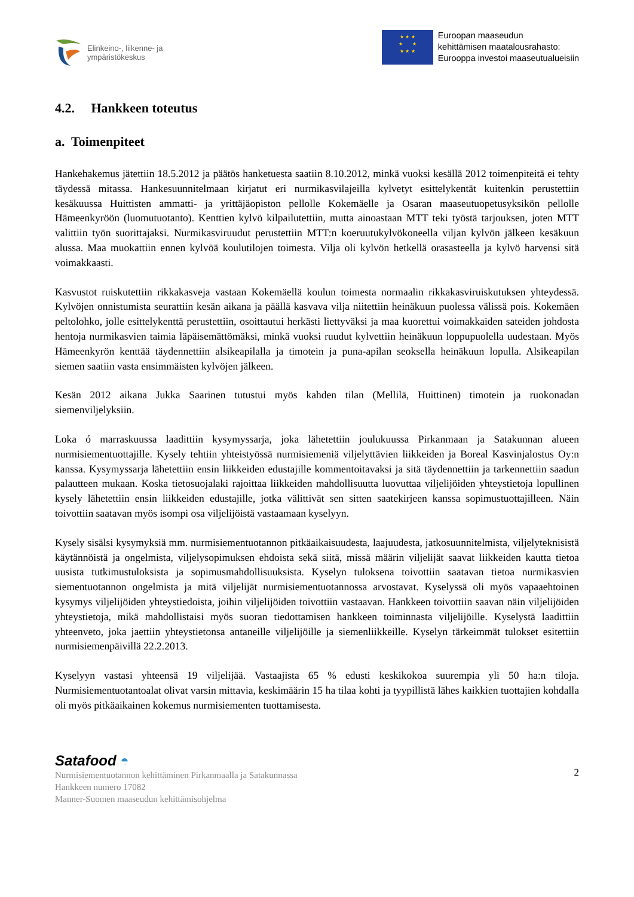Elinkeino-, liikenne- ja
ympäristökeskus
★ ★ ★
★ ★
★ ★ ★
Euroopan maaseudun
kehittämisen maatalousrahasto:
Eurooppa investoi maaseutualueisiin
4.2. Hankkeen toteutus
a. Toimenpiteet
Hankehakemus jätettiin 18.5.2012 ja päätös hanketuesta saatiin 8.10.2012, minkä vuoksi kesällä 2012 toimenpiteitä ei tehty täydessä mitassa. Hankesuunnitelmaan kirjatut eri nurmikasvilajeilla kylvetyt esittelykentät kuitenkin perustettiin kesäkuussa Huittisten ammatti- ja yrittäjäopiston pellolle Kokemäelle ja Osaran maaseutuopetusyksikön pellolle Hämeenkyröön (luomutuotanto). Kenttien kylvö kilpailutettiin, mutta ainoastaan MTT teki työstä tarjouksen, joten MTT valittiin työn suorittajaksi. Nurmikasviruudut perustettiin MTT:n koeruutukylvökoneella viljan kylvön jälkeen kesäkuun alussa. Maa muokattiin ennen kylvöä koulutilojen toimesta. Vilja oli kylvön hetkellä orasasteella ja kylvö harvensi sitä voimakkaasti.
Kasvustot ruiskutettiin rikkakasveja vastaan Kokemäellä koulun toimesta normaalin rikkakasviruiskutuksen yhteydessä. Kylvöjen onnistumista seurattiin kesän aikana ja päällä kasvava vilja niitettiin heinäkuun puolessa välissä pois. Kokemäen peltolohko, jolle esittelykenttä perustettiin, osoittautui herkästi liettyväksi ja maa kuorettui voimakkaiden sateiden johdosta hentoja nurmikasvien taimia läpäisemättömäksi, minkä vuoksi ruudut kylvettiin heinäkuun loppupuolella uudestaan. Myös Hämeenkyrön kenttää täydennettiin alsikeapilalla ja timotein ja puna-apilan seoksella heinäkuun lopulla. Alsikeapilan siemen saatiin vasta ensimmäisten kylvöjen jälkeen.
Kesän 2012 aikana Jukka Saarinen tutustui myös kahden tilan (Mellilä, Huittinen) timotein ja ruokonadan siemenviljelyksiin.
Loka ó marraskuussa laadittiin kysymyssarja, joka lähetettiin joulukuussa Pirkanmaan ja Satakunnan alueen nurmisiementuottajille. Kysely tehtiin yhteistyössä nurmisiemeniä viljelyttävien liikkeiden ja Boreal Kasvinjalostus Oy:n kanssa. Kysymyssarja lähetettiin ensin liikkeiden edustajille kommentoitavaksi ja sitä täydennettiin ja tarkennettiin saadun palautteen mukaan. Koska tietosuojalaki rajoittaa liikkeiden mahdollisuutta luovuttaa viljelijöiden yhteystietoja lopullinen kysely lähetettiin ensin liikkeiden edustajille, jotka välittivät sen sitten saatekirjeen kanssa sopimustuottajilleen. Näin toivottiin saatavan myös isompi osa viljelijöistä vastaamaan kyselyyn.
Kysely sisälsi kysymyksiä mm. nurmisiementuotannon pitkäaikaisuudesta, laajuudesta, jatkosuunnitelmista, viljelyteknisistä käytännöistä ja ongelmista, viljelysopimuksen ehdoista sekä siitä, missä määrin viljelijät saavat liikkeiden kautta tietoa uusista tutkimustuloksista ja sopimusmahdollisuuksista. Kyselyn tuloksena toivottiin saatavan tietoa nurmikasvien siementuotannon ongelmista ja mitä viljelijät nurmisiementuotannossa arvostavat. Kyselyssä oli myös vapaaehtoinen kysymys viljelijöiden yhteystiedoista, joihin viljelijöiden toivottiin vastaavan. Hankkeen toivottiin saavan näin viljelijöiden yhteystietoja, mikä mahdollistaisi myös suoran tiedottamisen hankkeen toiminnasta viljelijöille. Kyselystä laadittiin yhteenveto, joka jaettiin yhteystietonsa antaneille viljelijöille ja siemenliikkeille. Kyselyn tärkeimmät tulokset esitettiin nurmisiemenpäivillä 22.2.2013.
Kyselyyn vastasi yhteensä 19 viljelijää. Vastaajista 65 % edusti keskikokoa suurempia yli 50 ha:n tiloja. Nurmisiementuotantoalat olivat varsin mittavia, keskimäärin 15 ha tilaa kohti ja tyypillistä lähes kaikkien tuottajien kohdalla oli myös pitkäaikainen kokemus nurmisiementen tuottamisesta.
Satafood ◓
Nurmisiementuotannon kehittäminen Pirkanmaalla ja Satakunnassa
Hankkeen numero 17082
Manner-Suomen maaseudun kehittämisohjelma
2